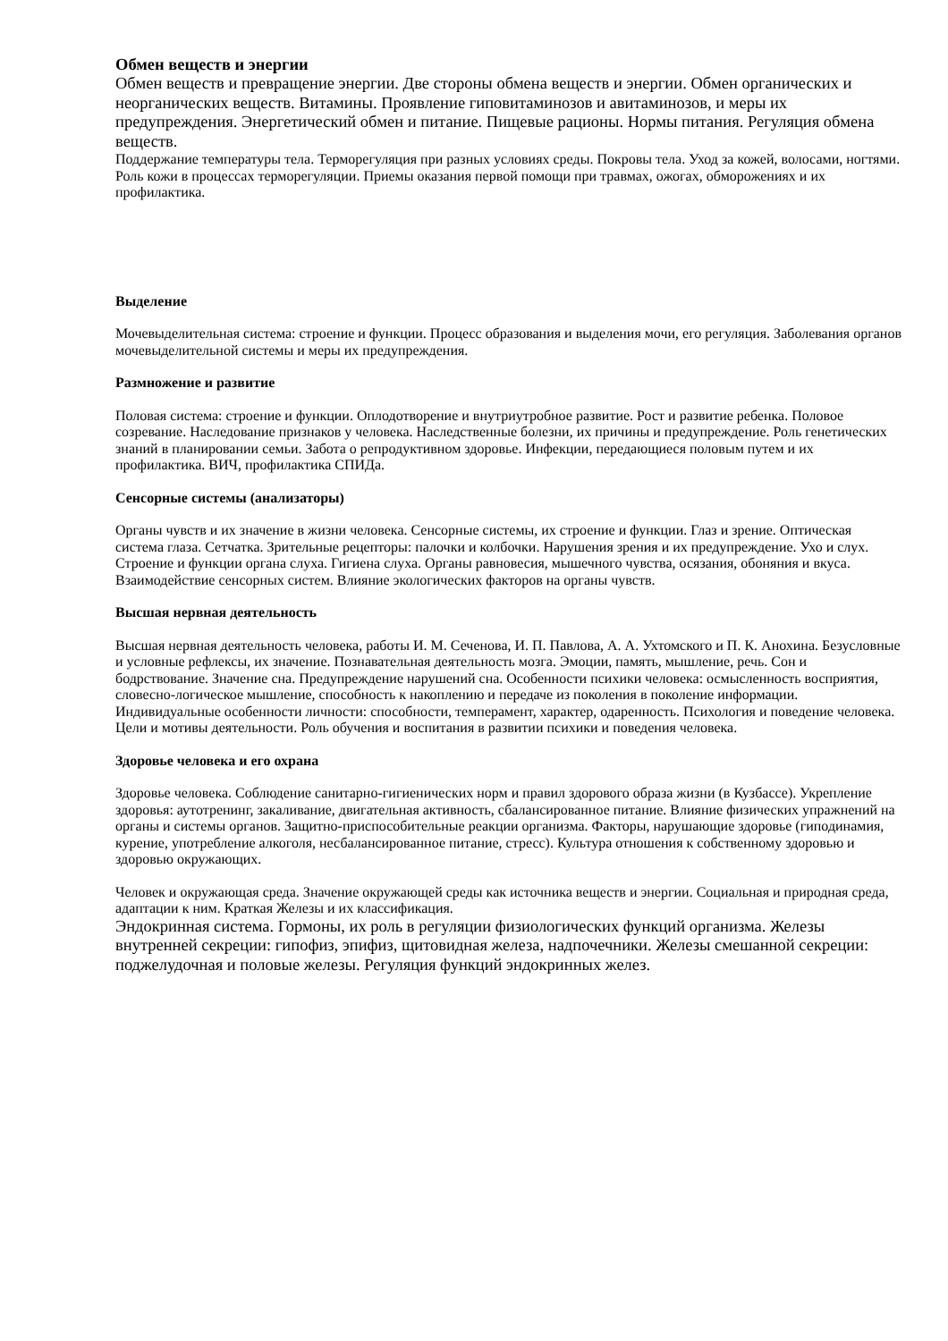Обмен веществ и энергии
Обмен веществ и превращение энергии. Две стороны обмена веществ и энергии. Обмен органических и неорганических веществ. Витамины. Проявление гиповитаминозов и авитаминозов, и меры их предупреждения. Энергетический обмен и питание. Пищевые рационы. Нормы питания. Регуляция обмена веществ.
Поддержание температуры тела. Терморегуляция при разных условиях среды. Покровы тела. Уход за кожей, волосами, ногтями. Роль кожи в процессах терморегуляции. Приемы оказания первой помощи при травмах, ожогах, обморожениях и их профилактика.
Выделение
Мочевыделительная система: строение и функции. Процесс образования и выделения мочи, его регуляция. Заболевания органов мочевыделительной системы и меры их предупреждения.
Размножение и развитие
Половая система: строение и функции. Оплодотворение и внутриутробное развитие. Рост и развитие ребенка. Половое созревание. Наследование признаков у человека. Наследственные болезни, их причины и предупреждение. Роль генетических знаний в планировании семьи. Забота о репродуктивном здоровье. Инфекции, передающиеся половым путем и их профилактика. ВИЧ, профилактика СПИДа.
Сенсорные системы (анализаторы)
Органы чувств и их значение в жизни человека. Сенсорные системы, их строение и функции. Глаз и зрение. Оптическая система глаза. Сетчатка. Зрительные рецепторы: палочки и колбочки. Нарушения зрения и их предупреждение. Ухо и слух. Строение и функции органа слуха. Гигиена слуха. Органы равновесия, мышечного чувства, осязания, обоняния и вкуса. Взаимодействие сенсорных систем. Влияние экологических факторов на органы чувств.
Высшая нервная деятельность
Высшая нервная деятельность человека, работы И. М. Сеченова, И. П. Павлова, А. А. Ухтомского и П. К. Анохина. Безусловные и условные рефлексы, их значение. Познавательная деятельность мозга. Эмоции, память, мышление, речь. Сон и бодрствование. Значение сна. Предупреждение нарушений сна. Особенности психики человека: осмысленность восприятия, словесно-логическое мышление, способность к накоплению и передаче из поколения в поколение информации. Индивидуальные особенности личности: способности, темперамент, характер, одаренность. Психология и поведение человека. Цели и мотивы деятельности. Роль обучения и воспитания в развитии психики и поведения человека.
Здоровье человека и его охрана
Здоровье человека. Соблюдение санитарно-гигиенических норм и правил здорового образа жизни (в Кузбассе). Укрепление здоровья: аутотренинг, закаливание, двигательная активность, сбалансированное питание. Влияние физических упражнений на органы и системы органов. Защитно-приспособительные реакции организма. Факторы, нарушающие здоровье (гиподинамия, курение, употребление алкоголя, несбалансированное питание, стресс). Культура отношения к собственному здоровью и здоровью окружающих.
Человек и окружающая среда. Значение окружающей среды как источника веществ и энергии. Социальная и природная среда, адаптации к ним. Краткая Железы и их классификация.
Эндокринная система. Гормоны, их роль в регуляции физиологических функций организма. Железы внутренней секреции: гипофиз, эпифиз, щитовидная железа, надпочечники. Железы смешанной секреции: поджелудочная и половые железы. Регуляция функций эндокринных желез.